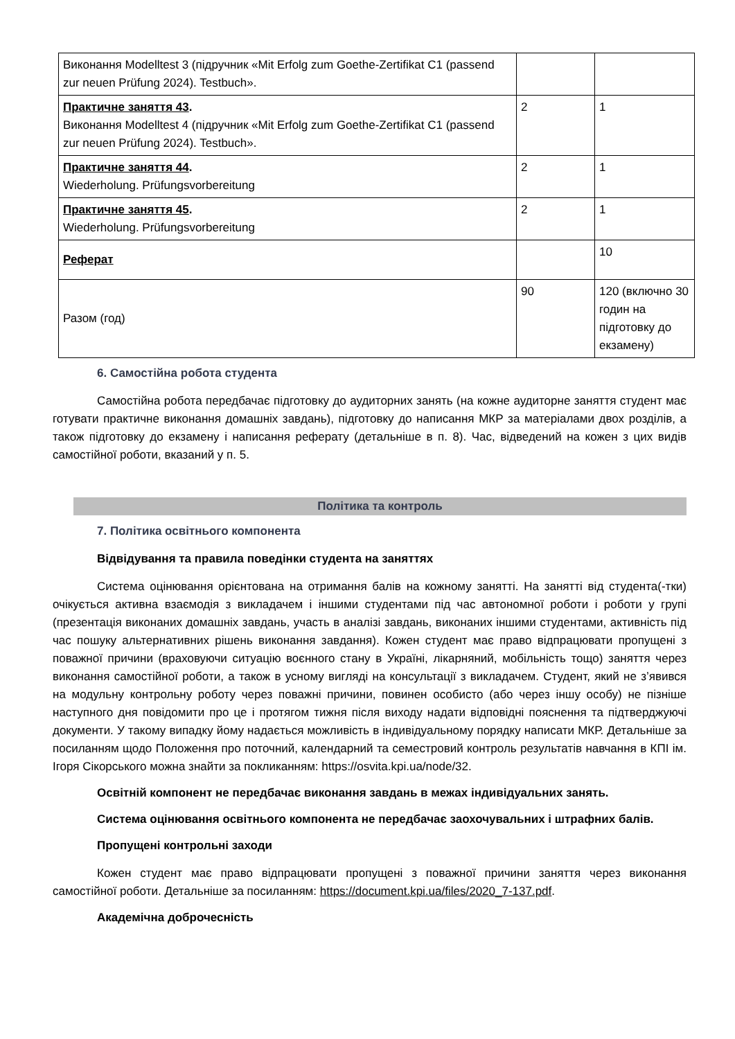| Виконання Modelltest 3 (підручник «Mit Erfolg zum Goethe-Zertifikat C1 (passend zur neuen Prüfung 2024). Testbuch». | | |
| Практичне заняття 43 . Виконання Modelltest 4 (підручник «Mit Erfolg zum Goethe-Zertifikat C1 (passend zur neuen Prüfung 2024). Testbuch». | 2 | 1 |
| Практичне заняття 44 . Wiederholung. Prüfungsvorbereitung | 2 | 1 |
| Практичне заняття 45 . Wiederholung. Prüfungsvorbereitung | 2 | 1 |
| Реферат | | 10 |
| Разом (год) | 90 | 120 (включно 30 годин на підготовку до екзамену) |
6. Самостійна робота студента
Самостійна робота передбачає підготовку до аудиторних занять (на кожне аудиторне заняття студент має готувати практичне виконання домашніх завдань), підготовку до написання МКР за матеріалами двох розділів, а також підготовку до екзамену і написання реферату (детальніше в п. 8). Час, відведений на кожен з цих видів самостійної роботи, вказаний у п. 5.
Політика та контроль
7. Політика освітнього компонента
Відвідування та правила поведінки студента на заняттях
Система оцінювання орієнтована на отримання балів на кожному занятті. На занятті від студента(-тки) очікується активна взаємодія з викладачем і іншими студентами під час автономної роботи і роботи у групі (презентація виконаних домашніх завдань, участь в аналізі завдань, виконаних іншими студентами, активність під час пошуку альтернативних рішень виконання завдання). Кожен студент має право відпрацювати пропущені з поважної причини (враховуючи ситуацію воєнного стану в Україні, лікарняний, мобільність тощо) заняття через виконання самостійної роботи, а також в усному вигляді на консультації з викладачем. Студент, який не з’явився на модульну контрольну роботу через поважні причини, повинен особисто (або через іншу особу) не пізніше наступного дня повідомити про це і протягом тижня після виходу надати відповідні пояснення та підтверджуючі документи. У такому випадку йому надається можливість в індивідуальному порядку написати МКР. Детальніше за посиланням щодо Положення про поточний, календарний та семестровий контроль результатів навчання в КПІ ім. Ігоря Сікорського можна знайти за покликанням: https://osvita.kpi.ua/node/32.
Освітній компонент не передбачає виконання завдань в межах індивідуальних занять.
Система оцінювання освітнього компонента не передбачає заохочувальних і штрафних балів.
Пропущені контрольні заходи
Кожен студент має право відпрацювати пропущені з поважної причини заняття через виконання самостійної роботи. Детальніше за посиланням: https://document.kpi.ua/files/2020_7-137.pdf.
Академічна доброчесність